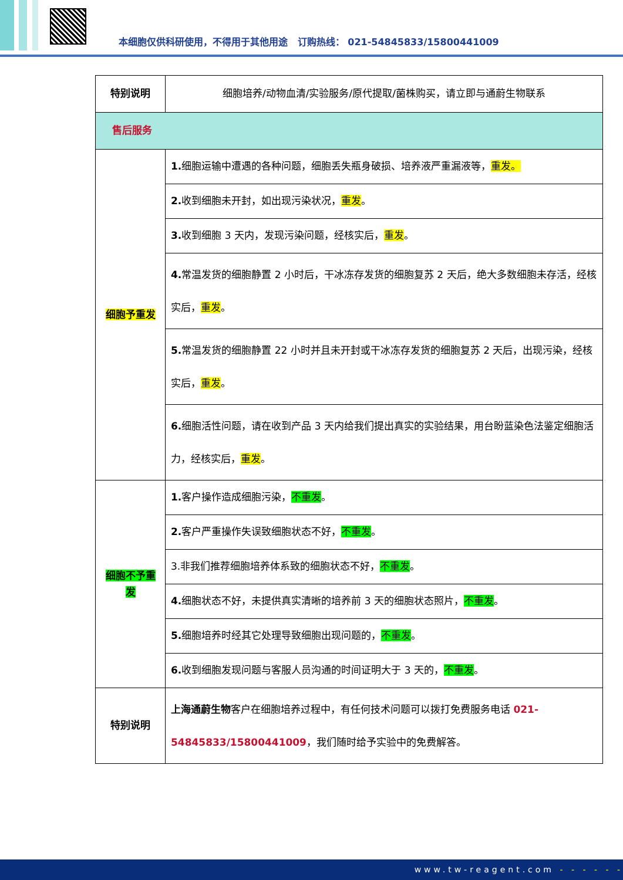本细胞仅供科研使用，不得用于其他用途 订购热线： 021-54845833/15800441009
| 特别说明 | 细胞培养/动物血清/实验服务/原代提取/菌株购买，请立即与通蔚生物联系 |
| 售后服务 | |
| 细胞予重发 | 1. 细胞运输中遭遇的各种问题，细胞丢失瓶身破损、培养液严重漏液等， 重发。 |
| | 2. 收到细胞未开封，如出现污染状况， 重发 。 |
| | 3. 收到细胞 3 天内，发现污染问题，经核实后， 重发 。 |
| | 4. 常温发货的细胞静置 2 小时后，干冰冻存发货的细胞复苏 2 天后，绝大多数细胞未存活，经核实后， 重发 。 |
| | 5. 常温发货的细胞静置 22 小时并且未开封或干冰冻存发货的细胞复苏 2 天后，出现污染，经核实后， 重发 。 |
| | 6. 细胞活性问题，请在收到产品 3 天内给我们提出真实的实验结果，用台盼蓝染色法鉴定细胞活力，经核实后， 重发 。 |
| 细胞不予重发 | 1. 客户操作造成细胞污染， 不重发 。 |
| | 2. 客户严重操作失误致细胞状态不好， 不重发 。 |
| | 3.非我们推荐细胞培养体系致的细胞状态不好， 不重发 。 |
| | 4. 细胞状态不好，未提供真实清晰的培养前 3 天的细胞状态照片， 不重发 。 |
| | 5. 细胞培养时经其它处理导致细胞出现问题的， 不重发 。 |
| | 6. 收到细胞发现问题与客服人员沟通的时间证明大于 3 天的， 不重发 。 |
| 特别说明 | 上海通蔚生物 客户在细胞培养过程中，有任何技术问题可以拨打免费服务电话 021-54845833/15800441009 ，我们随时给予实验中的免费解答。 |
www.tw-reagent.com - - - - - -